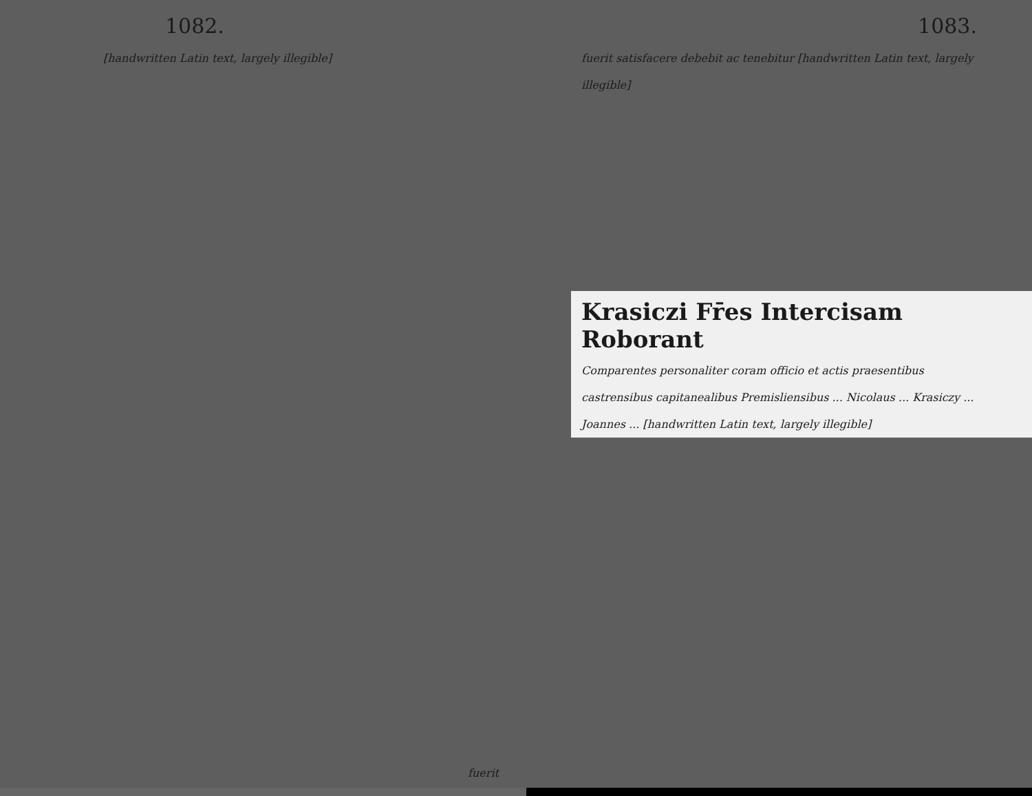1082.
[handwritten Latin text, largely illegible]
fuerit
1083.
fuerit satisfacere debebit ac tenebitur [handwritten Latin text, largely illegible]
Krasiczi Fr̄es Intercisam Roborant
Comparentes personaliter coram officio et actis praesentibus castrensibus capitanealibus Premisliensibus ... Nicolaus ... Krasiczy ... Joannes ... [handwritten Latin text, largely illegible]